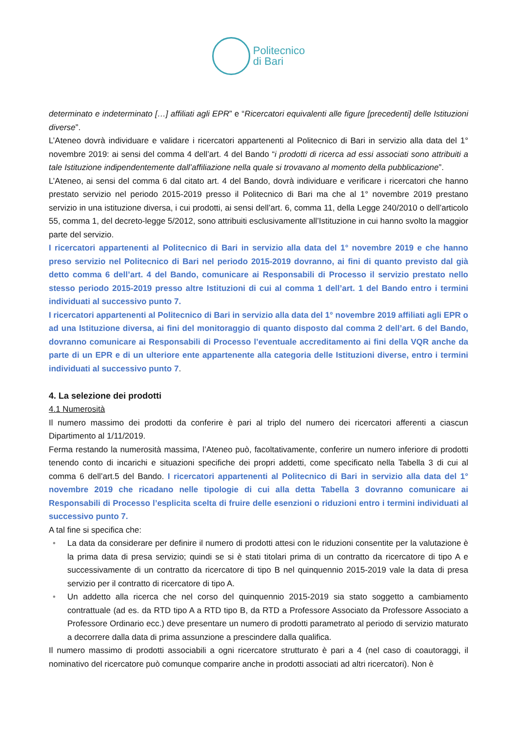Politecnico
di Bari
determinato e indeterminato […] affiliati agli EPR” e “Ricercatori equivalenti alle figure [precedenti] delle Istituzioni diverse”.
L’Ateneo dovrà individuare e validare i ricercatori appartenenti al Politecnico di Bari in servizio alla data del 1° novembre 2019: ai sensi del comma 4 dell’art. 4 del Bando “i prodotti di ricerca ad essi associati sono attribuiti a tale Istituzione indipendentemente dall’affiliazione nella quale si trovavano al momento della pubblicazione”.
L’Ateneo, ai sensi del comma 6 dal citato art. 4 del Bando, dovrà individuare e verificare i ricercatori che hanno prestato servizio nel periodo 2015-2019 presso il Politecnico di Bari ma che al 1° novembre 2019 prestano servizio in una istituzione diversa, i cui prodotti, ai sensi dell’art. 6, comma 11, della Legge 240/2010 o dell’articolo 55, comma 1, del decreto-legge 5/2012, sono attribuiti esclusivamente all’Istituzione in cui hanno svolto la maggior parte del servizio.
I ricercatori appartenenti al Politecnico di Bari in servizio alla data del 1° novembre 2019 e che hanno preso servizio nel Politecnico di Bari nel periodo 2015-2019 dovranno, ai fini di quanto previsto dal già detto comma 6 dell’art. 4 del Bando, comunicare ai Responsabili di Processo il servizio prestato nello stesso periodo 2015-2019 presso altre Istituzioni di cui al comma 1 dell’art. 1 del Bando entro i termini individuati al successivo punto 7.
I ricercatori appartenenti al Politecnico di Bari in servizio alla data del 1° novembre 2019 affiliati agli EPR o ad una Istituzione diversa, ai fini del monitoraggio di quanto disposto dal comma 2 dell’art. 6 del Bando, dovranno comunicare ai Responsabili di Processo l’eventuale accreditamento ai fini della VQR anche da parte di un EPR e di un ulteriore ente appartenente alla categoria delle Istituzioni diverse, entro i termini individuati al successivo punto 7.
4. La selezione dei prodotti
4.1 Numerosità
Il numero massimo dei prodotti da conferire è pari al triplo del numero dei ricercatori afferenti a ciascun Dipartimento al 1/11/2019.
Ferma restando la numerosità massima, l’Ateneo può, facoltativamente, conferire un numero inferiore di prodotti tenendo conto di incarichi e situazioni specifiche dei propri addetti, come specificato nella Tabella 3 di cui al comma 6 dell’art.5 del Bando. I ricercatori appartenenti al Politecnico di Bari in servizio alla data del 1° novembre 2019 che ricadano nelle tipologie di cui alla detta Tabella 3 dovranno comunicare ai Responsabili di Processo l’esplicita scelta di fruire delle esenzioni o riduzioni entro i termini individuati al successivo punto 7.
A tal fine si specifica che:
• La data da considerare per definire il numero di prodotti attesi con le riduzioni consentite per la valutazione è la prima data di presa servizio; quindi se si è stati titolari prima di un contratto da ricercatore di tipo A e successivamente di un contratto da ricercatore di tipo B nel quinquennio 2015-2019 vale la data di presa servizio per il contratto di ricercatore di tipo A.
• Un addetto alla ricerca che nel corso del quinquennio 2015-2019 sia stato soggetto a cambiamento contrattuale (ad es. da RTD tipo A a RTD tipo B, da RTD a Professore Associato da Professore Associato a Professore Ordinario ecc.) deve presentare un numero di prodotti parametrato al periodo di servizio maturato a decorrere dalla data di prima assunzione a prescindere dalla qualifica.
Il numero massimo di prodotti associabili a ogni ricercatore strutturato è pari a 4 (nel caso di coautoraggi, il nominativo del ricercatore può comunque comparire anche in prodotti associati ad altri ricercatori). Non è